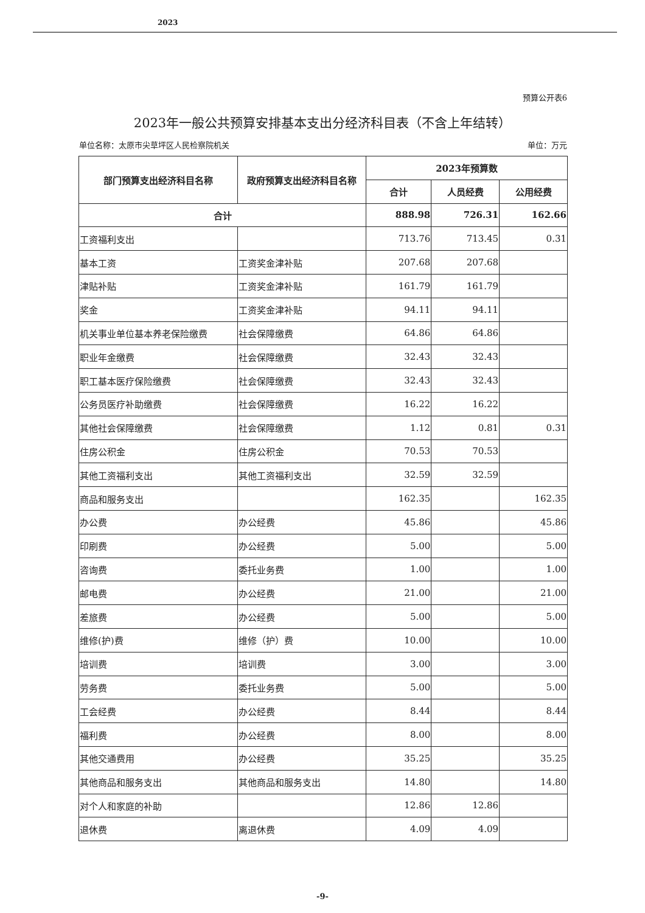2023
预算公开表6
2023年一般公共预算安排基本支出分经济科目表（不含上年结转）
单位名称：太原市尖草坪区人民检察院机关 单位：万元
| 部门预算支出经济科目名称 | 政府预算支出经济科目名称 | 2023年预算数 | | |
| --- | --- | --- | --- | --- |
| | | 合计 | 人员经费 | 公用经费 |
| 合计 | | 888.98 | 726.31 | 162.66 |
| 工资福利支出 | | 713.76 | 713.45 | 0.31 |
| 基本工资 | 工资奖金津补贴 | 207.68 | 207.68 | |
| 津贴补贴 | 工资奖金津补贴 | 161.79 | 161.79 | |
| 奖金 | 工资奖金津补贴 | 94.11 | 94.11 | |
| 机关事业单位基本养老保险缴费 | 社会保障缴费 | 64.86 | 64.86 | |
| 职业年金缴费 | 社会保障缴费 | 32.43 | 32.43 | |
| 职工基本医疗保险缴费 | 社会保障缴费 | 32.43 | 32.43 | |
| 公务员医疗补助缴费 | 社会保障缴费 | 16.22 | 16.22 | |
| 其他社会保障缴费 | 社会保障缴费 | 1.12 | 0.81 | 0.31 |
| 住房公积金 | 住房公积金 | 70.53 | 70.53 | |
| 其他工资福利支出 | 其他工资福利支出 | 32.59 | 32.59 | |
| 商品和服务支出 | | 162.35 | | 162.35 |
| 办公费 | 办公经费 | 45.86 | | 45.86 |
| 印刷费 | 办公经费 | 5.00 | | 5.00 |
| 咨询费 | 委托业务费 | 1.00 | | 1.00 |
| 邮电费 | 办公经费 | 21.00 | | 21.00 |
| 差旅费 | 办公经费 | 5.00 | | 5.00 |
| 维修(护)费 | 维修（护）费 | 10.00 | | 10.00 |
| 培训费 | 培训费 | 3.00 | | 3.00 |
| 劳务费 | 委托业务费 | 5.00 | | 5.00 |
| 工会经费 | 办公经费 | 8.44 | | 8.44 |
| 福利费 | 办公经费 | 8.00 | | 8.00 |
| 其他交通费用 | 办公经费 | 35.25 | | 35.25 |
| 其他商品和服务支出 | 其他商品和服务支出 | 14.80 | | 14.80 |
| 对个人和家庭的补助 | | 12.86 | 12.86 | |
| 退休费 | 离退休费 | 4.09 | 4.09 | |
-9-